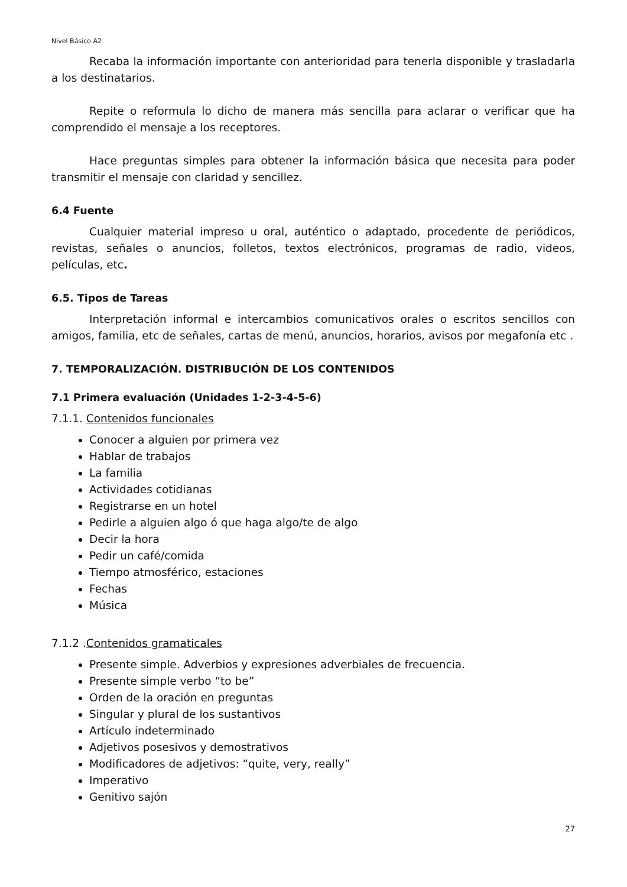Nivel Básico A2
Recaba la información importante con anterioridad para tenerla disponible y trasladarla a los destinatarios.
Repite o reformula lo dicho de manera más sencilla para aclarar o verificar que ha comprendido el mensaje a los receptores.
Hace preguntas simples para obtener la información básica que necesita para poder transmitir el mensaje con claridad y sencillez.
6.4 Fuente
Cualquier material impreso u oral, auténtico o adaptado, procedente de periódicos, revistas, señales o anuncios, folletos, textos electrónicos, programas de radio, videos, películas, etc.
6.5. Tipos de Tareas
Interpretación informal e intercambios comunicativos orales o escritos sencillos con amigos, familia, etc de señales, cartas de menú, anuncios, horarios, avisos por megafonía etc .
7. TEMPORALIZACIÓN. DISTRIBUCIÓN DE LOS CONTENIDOS
7.1 Primera evaluación (Unidades 1-2-3-4-5-6)
7.1.1. Contenidos funcionales
Conocer a alguien por primera vez
Hablar de trabajos
La familia
Actividades cotidianas
Registrarse en un hotel
Pedirle a alguien algo ó que haga algo/te de algo
Decir la hora
Pedir un café/comida
Tiempo atmosférico, estaciones
Fechas
Música
7.1.2 .Contenidos gramaticales
Presente simple. Adverbios y expresiones adverbiales de frecuencia.
Presente simple verbo “to be”
Orden de la oración en preguntas
Singular y plural de los sustantivos
Artículo indeterminado
Adjetivos posesivos y demostrativos
Modificadores de adjetivos: “quite, very, really”
Imperativo
Genitivo sajón
27